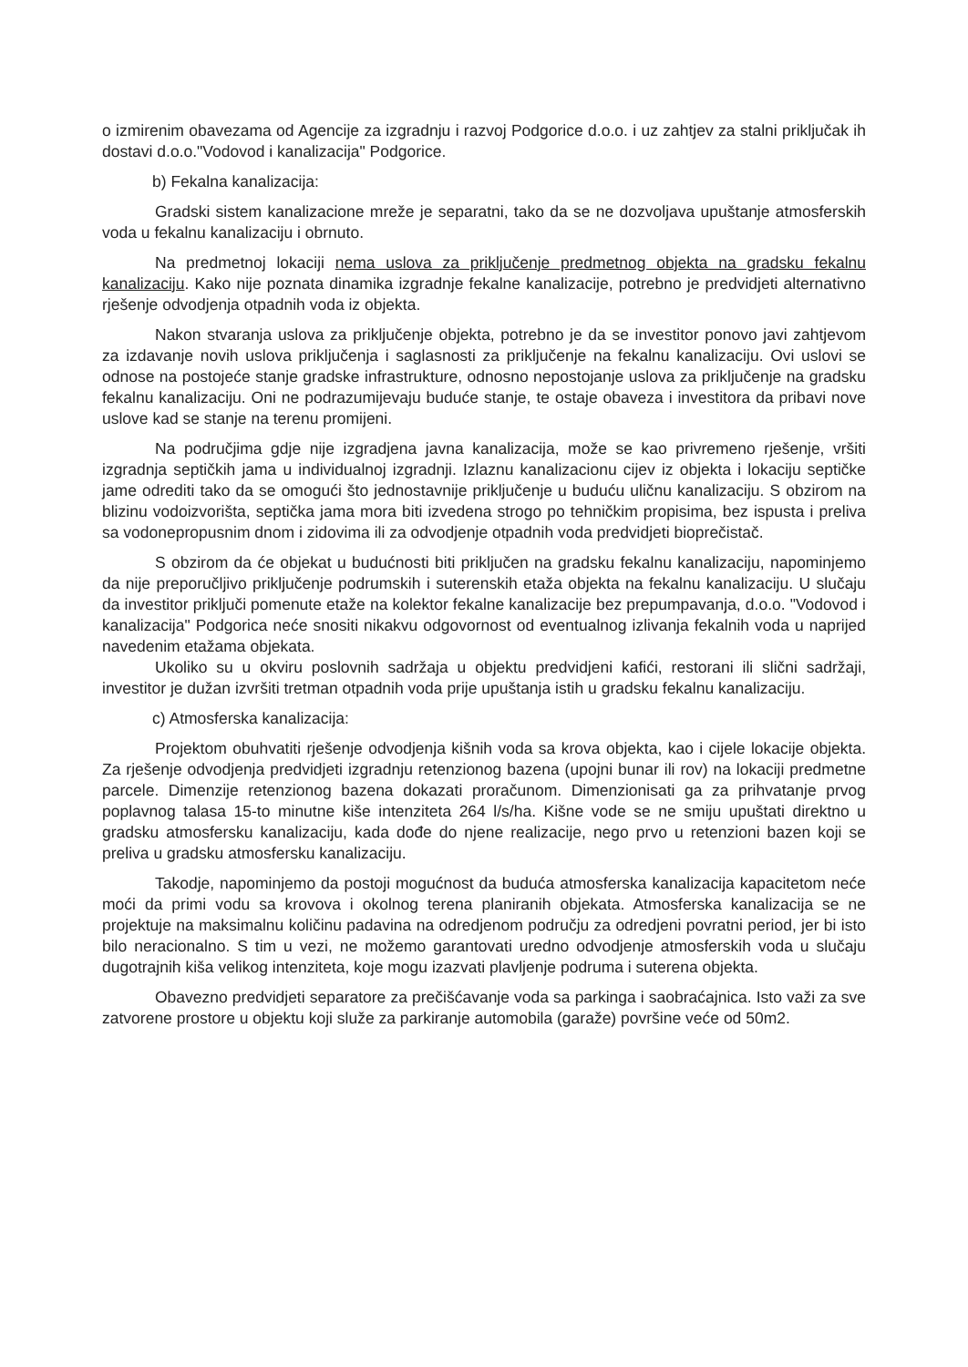o izmirenim obavezama od Agencije za izgradnju i razvoj Podgorice d.o.o. i uz zahtjev za stalni priključak ih dostavi d.o.o."Vodovod i kanalizacija" Podgorice.
b) Fekalna kanalizacija:
Gradski sistem kanalizacione mreže je separatni, tako da se ne dozvoljava upuštanje atmosferskih voda u fekalnu kanalizaciju i obrnuto.
Na predmetnoj lokaciji nema uslova za priključenje predmetnog objekta na gradsku fekalnu kanalizaciju. Kako nije poznata dinamika izgradnje fekalne kanalizacije, potrebno je predvidjeti alternativno rješenje odvodjenja otpadnih voda iz objekta.
Nakon stvaranja uslova za priključenje objekta, potrebno je da se investitor ponovo javi zahtjevom za izdavanje novih uslova priključenja i saglasnosti za priključenje na fekalnu kanalizaciju. Ovi uslovi se odnose na postojeće stanje gradske infrastrukture, odnosno nepostojanje uslova za priključenje na gradsku fekalnu kanalizaciju. Oni ne podrazumijevaju buduće stanje, te ostaje obaveza i investitora da pribavi nove uslove kad se stanje na terenu promijeni.
Na područjima gdje nije izgradjena javna kanalizacija, može se kao privremeno rješenje, vršiti izgradnja septičkih jama u individualnoj izgradnji. Izlaznu kanalizacionu cijev iz objekta i lokaciju septičke jame odrediti tako da se omogući što jednostavnije priključenje u buduću uličnu kanalizaciju. S obzirom na blizinu vodoizvorišta, septička jama mora biti izvedena strogo po tehničkim propisima, bez ispusta i preliva sa vodonepropusnim dnom i zidovima ili za odvodjenje otpadnih voda predvidjeti bioprečistač.
S obzirom da će objekat u budućnosti biti priključen na gradsku fekalnu kanalizaciju, napominjemo da nije preporučljivo priključenje podrumskih i suterenskih etaža objekta na fekalnu kanalizaciju. U slučaju da investitor priključi pomenute etaže na kolektor fekalne kanalizacije bez prepumpavanja, d.o.o. "Vodovod i kanalizacija" Podgorica neće snositi nikakvu odgovornost od eventualnog izlivanja fekalnih voda u naprijed navedenim etažama objekata.
Ukoliko su u okviru poslovnih sadržaja u objektu predvidjeni kafići, restorani ili slični sadržaji, investitor je dužan izvršiti tretman otpadnih voda prije upuštanja istih u gradsku fekalnu kanalizaciju.
c) Atmosferska kanalizacija:
Projektom obuhvatiti rješenje odvodjenja kišnih voda sa krova objekta, kao i cijele lokacije objekta. Za rješenje odvodjenja predvidjeti izgradnju retenzionog bazena (upojni bunar ili rov) na lokaciji predmetne parcele. Dimenzije retenzionog bazena dokazati proračunom. Dimenzionisati ga za prihvatanje prvog poplavnog talasa 15-to minutne kiše intenziteta 264 l/s/ha. Kišne vode se ne smiju upuštati direktno u gradsku atmosfersku kanalizaciju, kada dođe do njene realizacije, nego prvo u retenzioni bazen koji se preliva u gradsku atmosfersku kanalizaciju.
Takodje, napominjemo da postoji mogućnost da buduća atmosferska kanalizacija kapacitetom neće moći da primi vodu sa krovova i okolnog terena planiranih objekata. Atmosferska kanalizacija se ne projektuje na maksimalnu količinu padavina na odredjenom području za odredjeni povratni period, jer bi isto bilo neracionalno. S tim u vezi, ne možemo garantovati uredno odvodjenje atmosferskih voda u slučaju dugotrajnih kiša velikog intenziteta, koje mogu izazvati plavljenje podruma i suterena objekta.
Obavezno predvidjeti separatore za prečišćavanje voda sa parkinga i saobraćajnica. Isto važi za sve zatvorene prostore u objektu koji služe za parkiranje automobila (garaže) površine veće od 50m2.